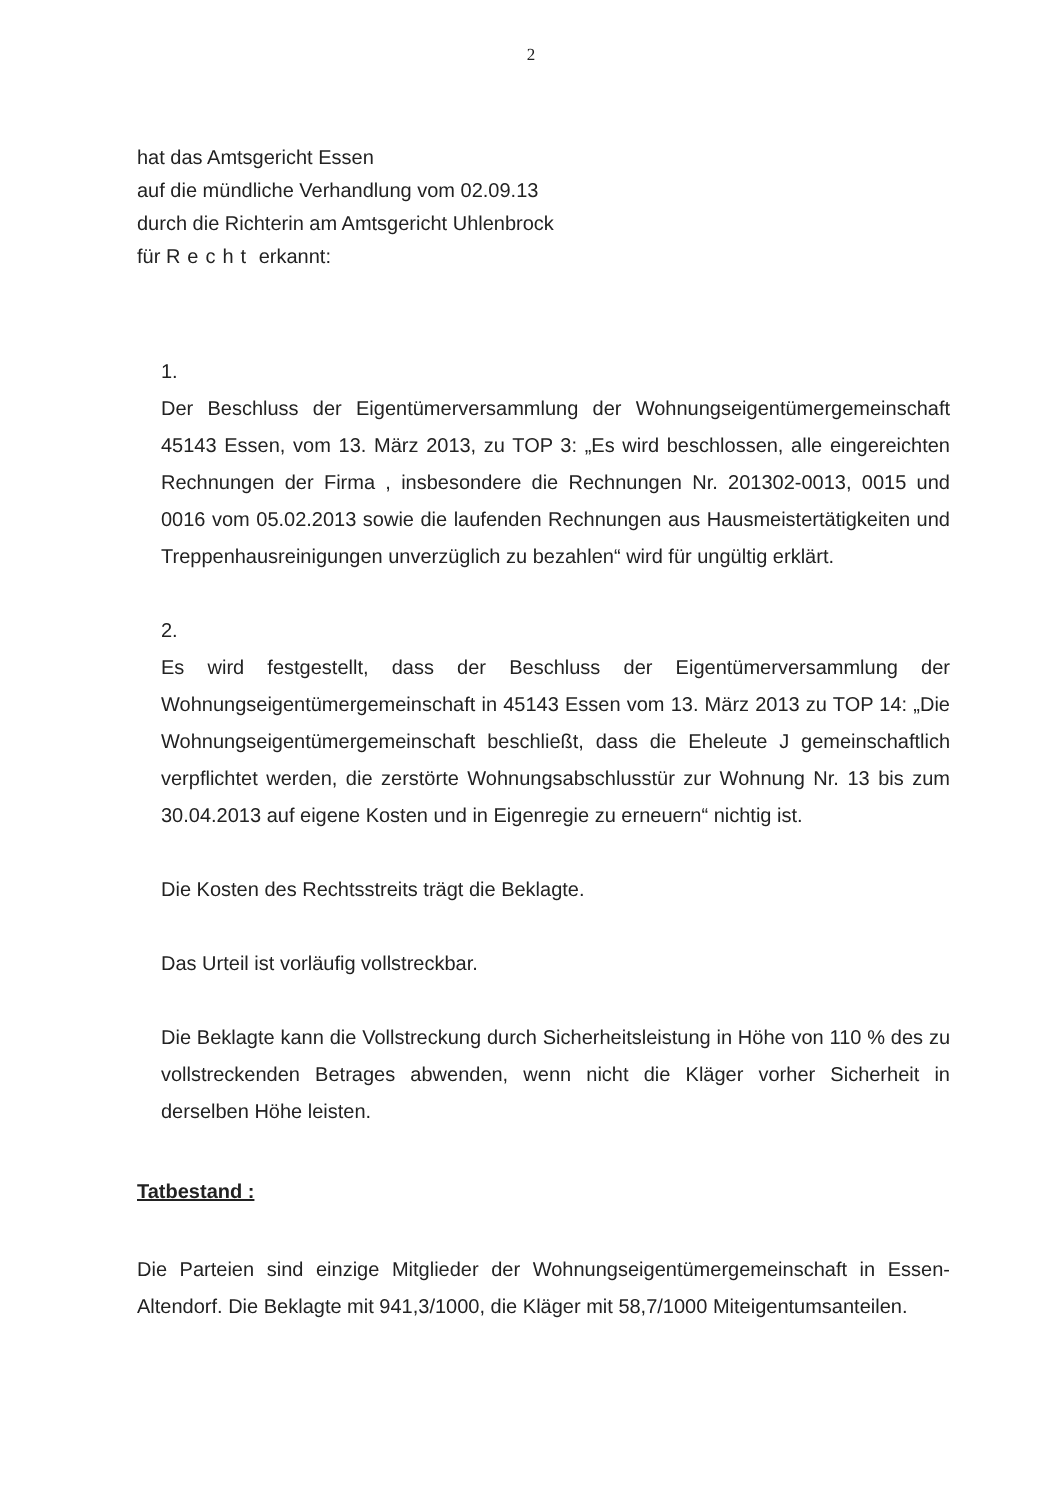2
hat das Amtsgericht Essen
auf die mündliche Verhandlung vom 02.09.13
durch die Richterin am Amtsgericht Uhlenbrock
für Recht erkannt:
1.
Der Beschluss der Eigentümerversammlung der Wohnungseigentümergemeinschaft 45143 Essen, vom 13. März 2013, zu TOP 3: „Es wird beschlossen, alle eingereichten Rechnungen der Firma , insbesondere die Rechnungen Nr. 201302-0013, 0015 und 0016 vom 05.02.2013 sowie die laufenden Rechnungen aus Hausmeistertätigkeiten und Treppenhausreinigungen unverzüglich zu bezahlen“ wird für ungültig erklärt.
2.
Es wird festgestellt, dass der Beschluss der Eigentümerversammlung der Wohnungseigentümergemeinschaft in 45143 Essen vom 13. März 2013 zu TOP 14: „Die Wohnungseigentümergemeinschaft beschließt, dass die Eheleute J gemeinschaftlich verpflichtet werden, die zerstörte Wohnungsabschlusstür zur Wohnung Nr. 13 bis zum 30.04.2013 auf eigene Kosten und in Eigenregie zu erneuern“ nichtig ist.
Die Kosten des Rechtsstreits trägt die Beklagte.
Das Urteil ist vorläufig vollstreckbar.
Die Beklagte kann die Vollstreckung durch Sicherheitsleistung in Höhe von 110 % des zu vollstreckenden Betrages abwenden, wenn nicht die Kläger vorher Sicherheit in derselben Höhe leisten.
Tatbestand :
Die Parteien sind einzige Mitglieder der Wohnungseigentümergemeinschaft in Essen-Altendorf. Die Beklagte mit 941,3/1000, die Kläger mit 58,7/1000 Miteigentumsanteilen.